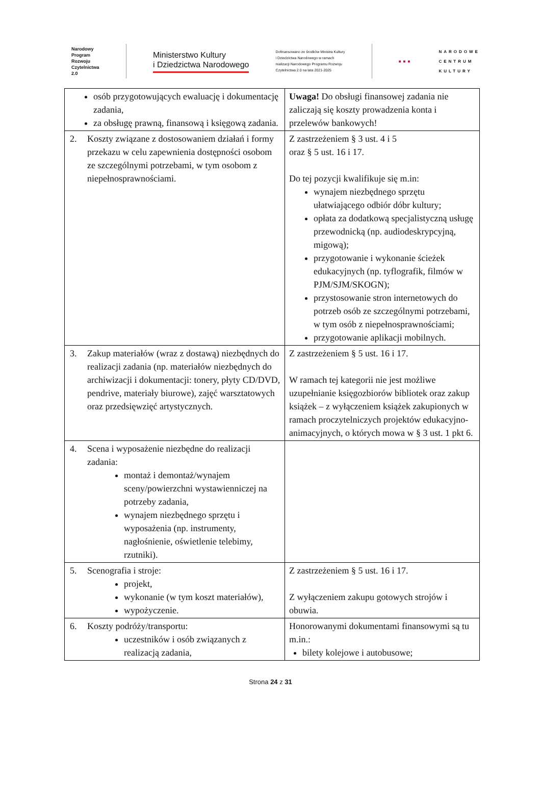Narodowy
Program
Rozwoju
Czytelnictwa
2.0
Ministerstwo Kultury
i Dziedzictwa Narodowego
Dofinansowano ze środków Ministra Kultury
i Dziedzictwa Narodowego w ramach
realizacji Narodowego Programu Rozwoju
Czytelnictwa 2.0 na lata 2021-2025
■■■
NARODOWE
CENTRUM
KULTURY
| osób przygotowujących ewaluację i dokumentację zadania, za obsługę prawną, finansową i księgową zadania. | Uwaga! Do obsługi finansowej zadania nie zaliczają się koszty prowadzenia konta i przelewów bankowych! |
| 2. Koszty związane z dostosowaniem działań i formy przekazu w celu zapewnienia dostępności osobom ze szczególnymi potrzebami, w tym osobom z niepełnosprawnościami. | Z zastrzeżeniem § 3 ust. 4 i 5 oraz § 5 ust. 16 i 17. Do tej pozycji kwalifikuje się m.in: wynajem niezbędnego sprzętu ułatwiającego odbiór dóbr kultury; opłata za dodatkową specjalistyczną usługę przewodnicką (np. audiodeskrypcyjną, migową); przygotowanie i wykonanie ścieżek edukacyjnych (np. tyflografik, filmów w PJM/SJM/SKOGN); przystosowanie stron internetowych do potrzeb osób ze szczególnymi potrzebami, w tym osób z niepełnosprawnościami; przygotowanie aplikacji mobilnych. |
| 3. Zakup materiałów (wraz z dostawą) niezbędnych do realizacji zadania (np. materiałów niezbędnych do archiwizacji i dokumentacji: tonery, płyty CD/DVD, pendrive, materiały biurowe), zajęć warsztatowych oraz przedsięwzięć artystycznych. | Z zastrzeżeniem § 5 ust. 16 i 17. W ramach tej kategorii nie jest możliwe uzupełnianie księgozbiorów bibliotek oraz zakup książek – z wyłączeniem książek zakupionych w ramach proczytelniczych projektów edukacyjno-animacyjnych, o których mowa w § 3 ust. 1 pkt 6. |
| 4. Scena i wyposażenie niezbędne do realizacji zadania: montaż i demontaż/wynajem sceny/powierzchni wystawienniczej na potrzeby zadania, wynajem niezbędnego sprzętu i wyposażenia (np. instrumenty, nagłośnienie, oświetlenie telebimy, rzutniki). | |
| 5. Scenografia i stroje: projekt, wykonanie (w tym koszt materiałów), wypożyczenie. | Z zastrzeżeniem § 5 ust. 16 i 17. Z wyłączeniem zakupu gotowych strojów i obuwia. |
| 6. Koszty podróży/transportu: uczestników i osób związanych z realizacją zadania, | Honorowanymi dokumentami finansowymi są tu m.in.: bilety kolejowe i autobusowe; |
Strona 24 z 31